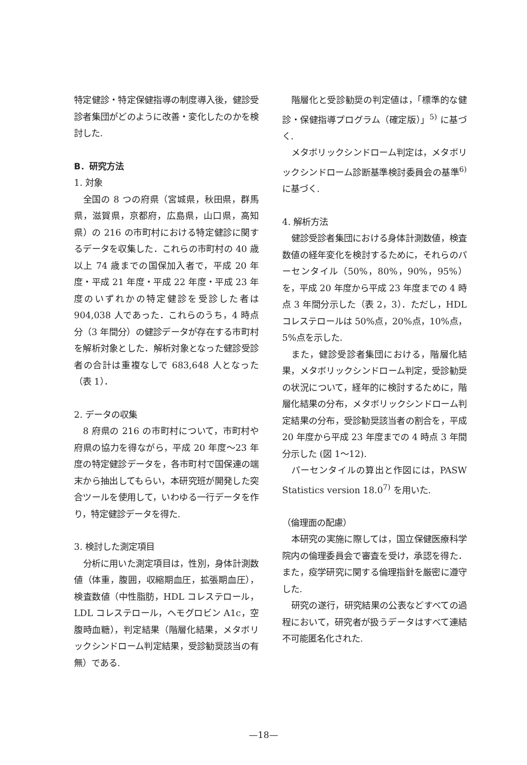特定健診・特定保健指導の制度導入後，健診受診者集団がどのように改善・変化したのかを検討した.
B．研究方法
1. 対象
全国の 8 つの府県（宮城県，秋田県，群馬県，滋賀県，京都府，広島県，山口県，高知県）の 216 の市町村における特定健診に関するデータを収集した．これらの市町村の 40 歳以上 74 歳までの国保加入者で，平成 20 年度・平成 21 年度・平成 22 年度・平成 23 年度のいずれかの特定健診を受診した者は 904,038 人であった．これらのうち，4 時点分（3 年間分）の健診データが存在する市町村を解析対象とした．解析対象となった健診受診者の合計は重複なしで 683,648 人となった（表 1）．
2. データの収集
8 府県の 216 の市町村について，市町村や府県の協力を得ながら，平成 20 年度～23 年度の特定健診データを，各市町村で国保連の端末から抽出してもらい，本研究班が開発した突合ツールを使用して，いわゆる一行データを作り，特定健診データを得た.
3. 検討した測定項目
分析に用いた測定項目は，性別，身体計測数値（体重，腹囲，収縮期血圧，拡張期血圧），検査数値（中性脂肪，HDL コレステロール，LDL コレステロール，ヘモグロビン A1c，空腹時血糖），判定結果（階層化結果，メタボリックシンドローム判定結果，受診勧奨該当の有無）である.
階層化と受診勧奨の判定値は，「標準的な健診・保健指導プログラム（確定版）」<sup>5)</sup> に基づく.
メタボリックシンドローム判定は，メタボリックシンドローム診断基準検討委員会の基準<sup>6)</sup> に基づく.
4. 解析方法
健診受診者集団における身体計測数値，検査数値の経年変化を検討するために，それらのパーセンタイル（50%，80%，90%，95%）を，平成 20 年度から平成 23 年度までの 4 時点 3 年間分示した（表 2，3）．ただし，HDL コレステロールは 50%点，20%点，10%点，5%点を示した.
また，健診受診者集団における，階層化結果，メタボリックシンドローム判定，受診勧奨の状況について，経年的に検討するために，階層化結果の分布，メタボリックシンドローム判定結果の分布，受診勧奨該当者の割合を，平成 20 年度から平成 23 年度までの 4 時点 3 年間分示した (図 1～12).
パーセンタイルの算出と作図には，PASW Statistics version 18.0<sup>7)</sup> を用いた.
（倫理面の配慮）
本研究の実施に際しては，国立保健医療科学院内の倫理委員会で審査を受け，承認を得た．また，疫学研究に関する倫理指針を厳密に遵守した.
研究の遂行，研究結果の公表などすべての過程において，研究者が扱うデータはすべて連結不可能匿名化された.
—18—